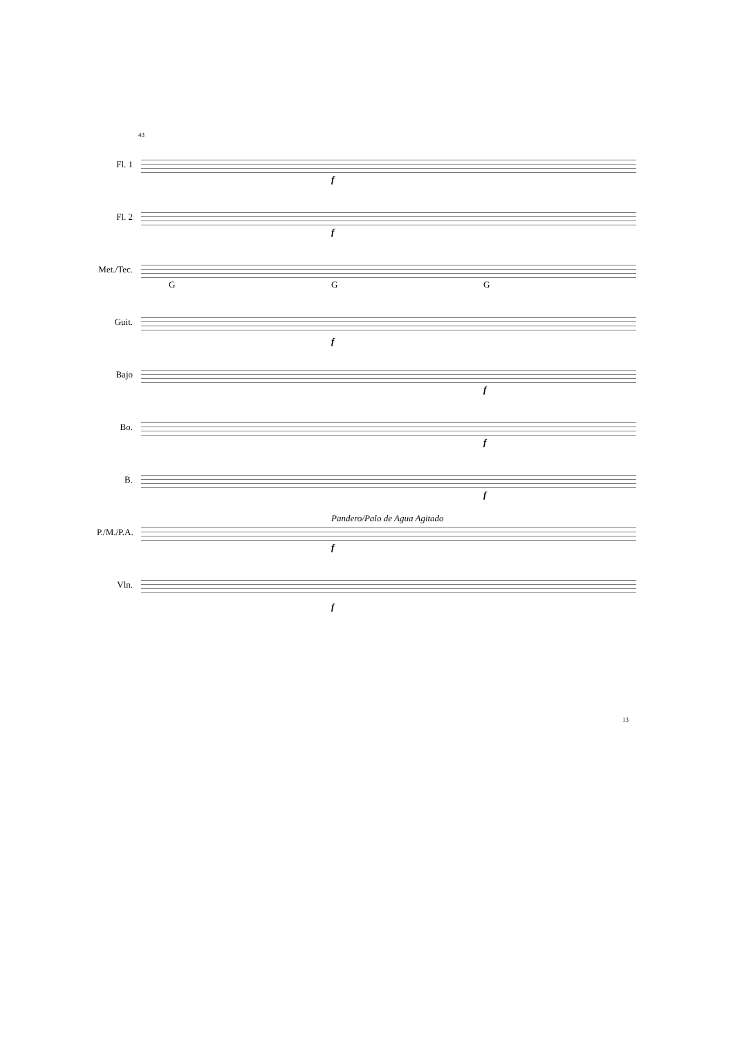43
Fl. 1
f
Fl. 2
f
Met./Tec.
G G G
Guit.
f
Bajo
f
Bo.
f
B.
f
P./M./P.A.
Pandero/Palo de Agua Agitado
f
Vln.
f
13